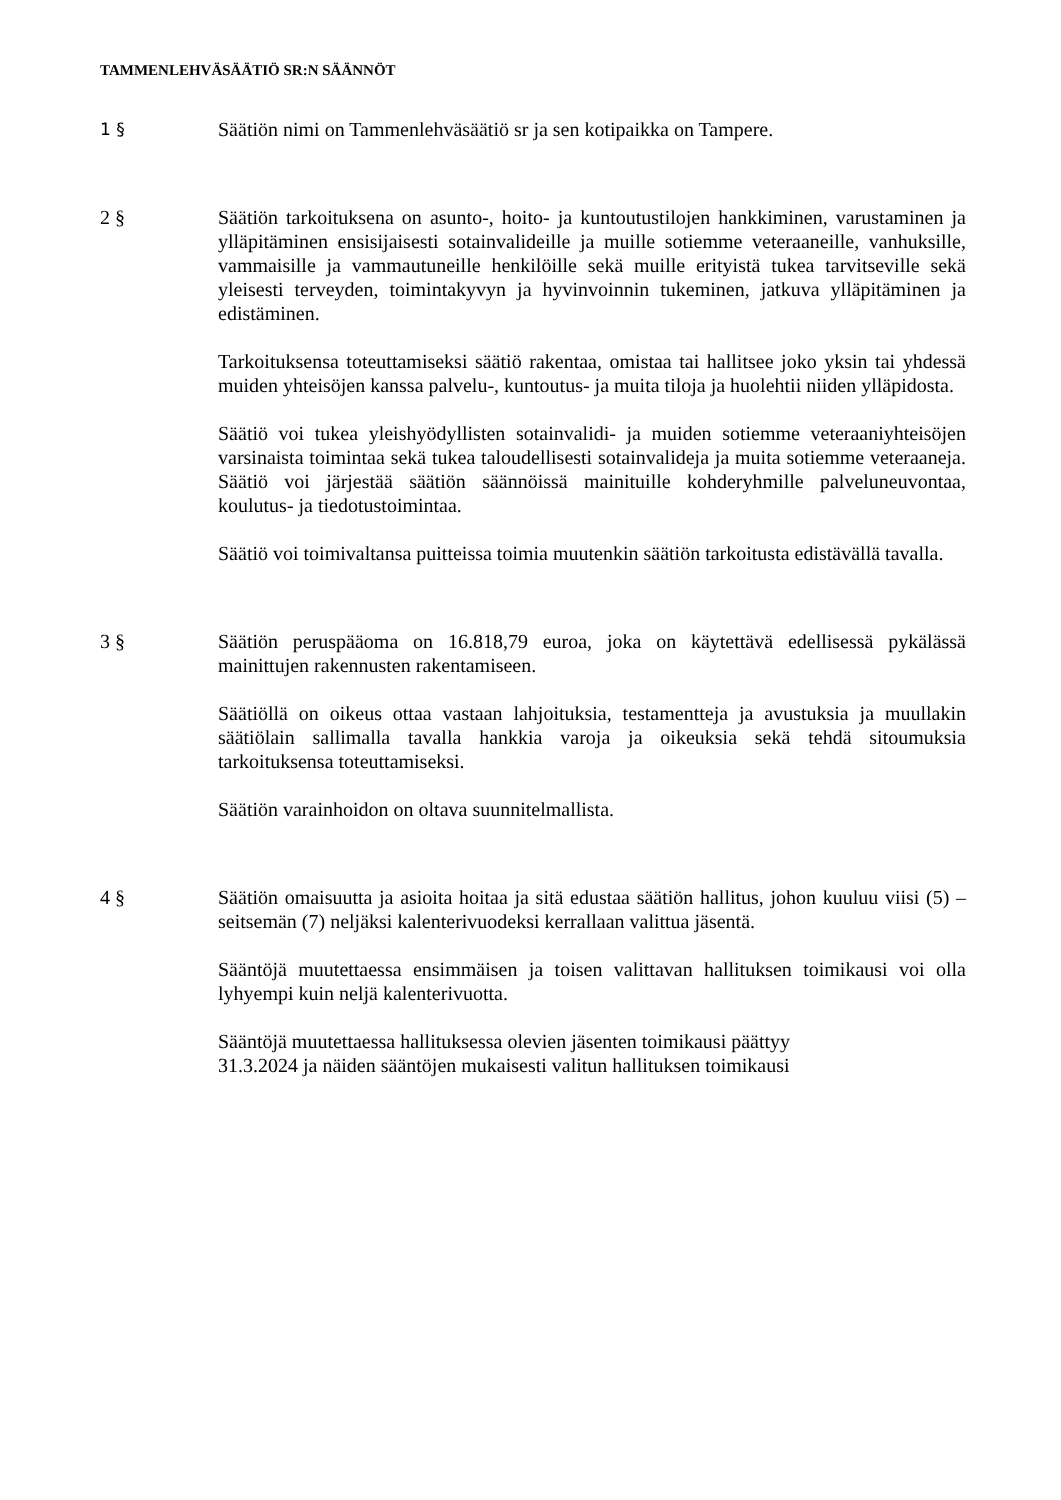TAMMENLEHVÄSÄÄTIÖ SR:N SÄÄNNÖT
1 §
Säätiön nimi on Tammenlehväsäätiö sr ja sen kotipaikka on Tampere.
2 § Säätiön tarkoituksena on asunto-, hoito- ja kuntoutustilojen hankkiminen, varustaminen ja ylläpitäminen ensisijaisesti sotainvalideille ja muille sotiemme veteraaneille, vanhuksille, vammaisille ja vammautuneille henkilöille sekä muille erityistä tukea tarvitseville sekä yleisesti terveyden, toimintakyvyn ja hyvinvoinnin tukeminen, jatkuva ylläpitäminen ja edistäminen.
Tarkoituksensa toteuttamiseksi säätiö rakentaa, omistaa tai hallitsee joko yksin tai yhdessä muiden yhteisöjen kanssa palvelu-, kuntoutus- ja muita tiloja ja huolehtii niiden ylläpidosta.
Säätiö voi tukea yleishyödyllisten sotainvalidi- ja muiden sotiemme veteraaniyhteisöjen varsinaista toimintaa sekä tukea taloudellisesti sotainvalideja ja muita sotiemme veteraaneja. Säätiö voi järjestää säätiön säännöissä mainituille kohderyhmille palveluneuvontaa, koulutus- ja tiedotustoimintaa.
Säätiö voi toimivaltansa puitteissa toimia muutenkin säätiön tarkoitusta edistävällä tavalla.
3 § Säätiön peruspääoma on 16.818,79 euroa, joka on käytettävä edellisessä pykälässä mainittujen rakennusten rakentamiseen.
Säätiöllä on oikeus ottaa vastaan lahjoituksia, testamentteja ja avustuksia ja muullakin säätiölain sallimalla tavalla hankkia varoja ja oikeuksia sekä tehdä sitoumuksia tarkoituksensa toteuttamiseksi.
Säätiön varainhoidon on oltava suunnitelmallista.
4 § Säätiön omaisuutta ja asioita hoitaa ja sitä edustaa säätiön hallitus, johon kuuluu viisi (5) – seitsemän (7) neljäksi kalenterivuodeksi kerrallaan valittua jäsentä.
Sääntöjä muutettaessa ensimmäisen ja toisen valittavan hallituksen toimikausi voi olla lyhyempi kuin neljä kalenterivuotta.
Sääntöjä muutettaessa hallituksessa olevien jäsenten toimikausi päättyy
31.3.2024 ja näiden sääntöjen mukaisesti valitun hallituksen toimikausi